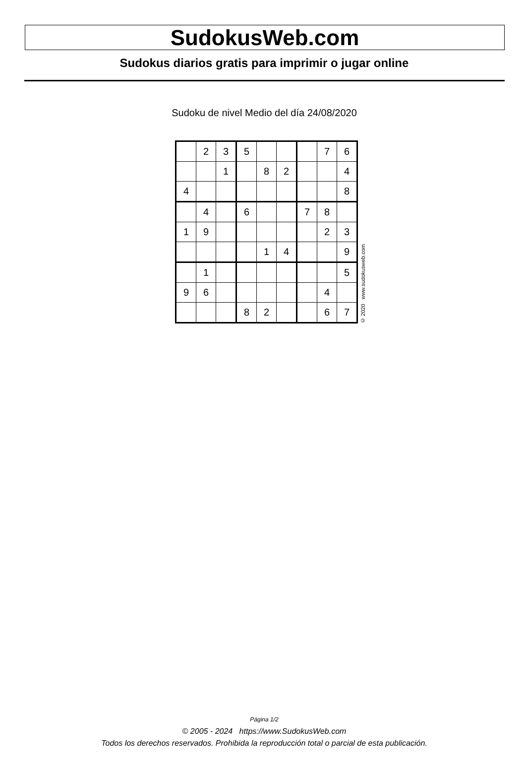SudokusWeb.com
Sudokus diarios gratis para imprimir o jugar online
Sudoku de nivel Medio del día 24/08/2020
| | 2 | 3 | 5 | | | | 7 | 6 |
| | | 1 | | 8 | 2 | | | 4 |
| 4 | | | | | | | | 8 |
| | 4 | | 6 | | | 7 | 8 | |
| 1 | 9 | | | | | | 2 | 3 |
| | | | | 1 | 4 | | | 9 |
| | 1 | | | | | | | 5 |
| 9 | 6 | | | | | | 4 | |
| | | | 8 | 2 | | | 6 | 7 |
© 2020 www.sudokusweb.com
Página 1/2
© 2005 - 2024 https://www.SudokusWeb.com
Todos los derechos reservados. Prohibida la reproducción total o parcial de esta publicación.